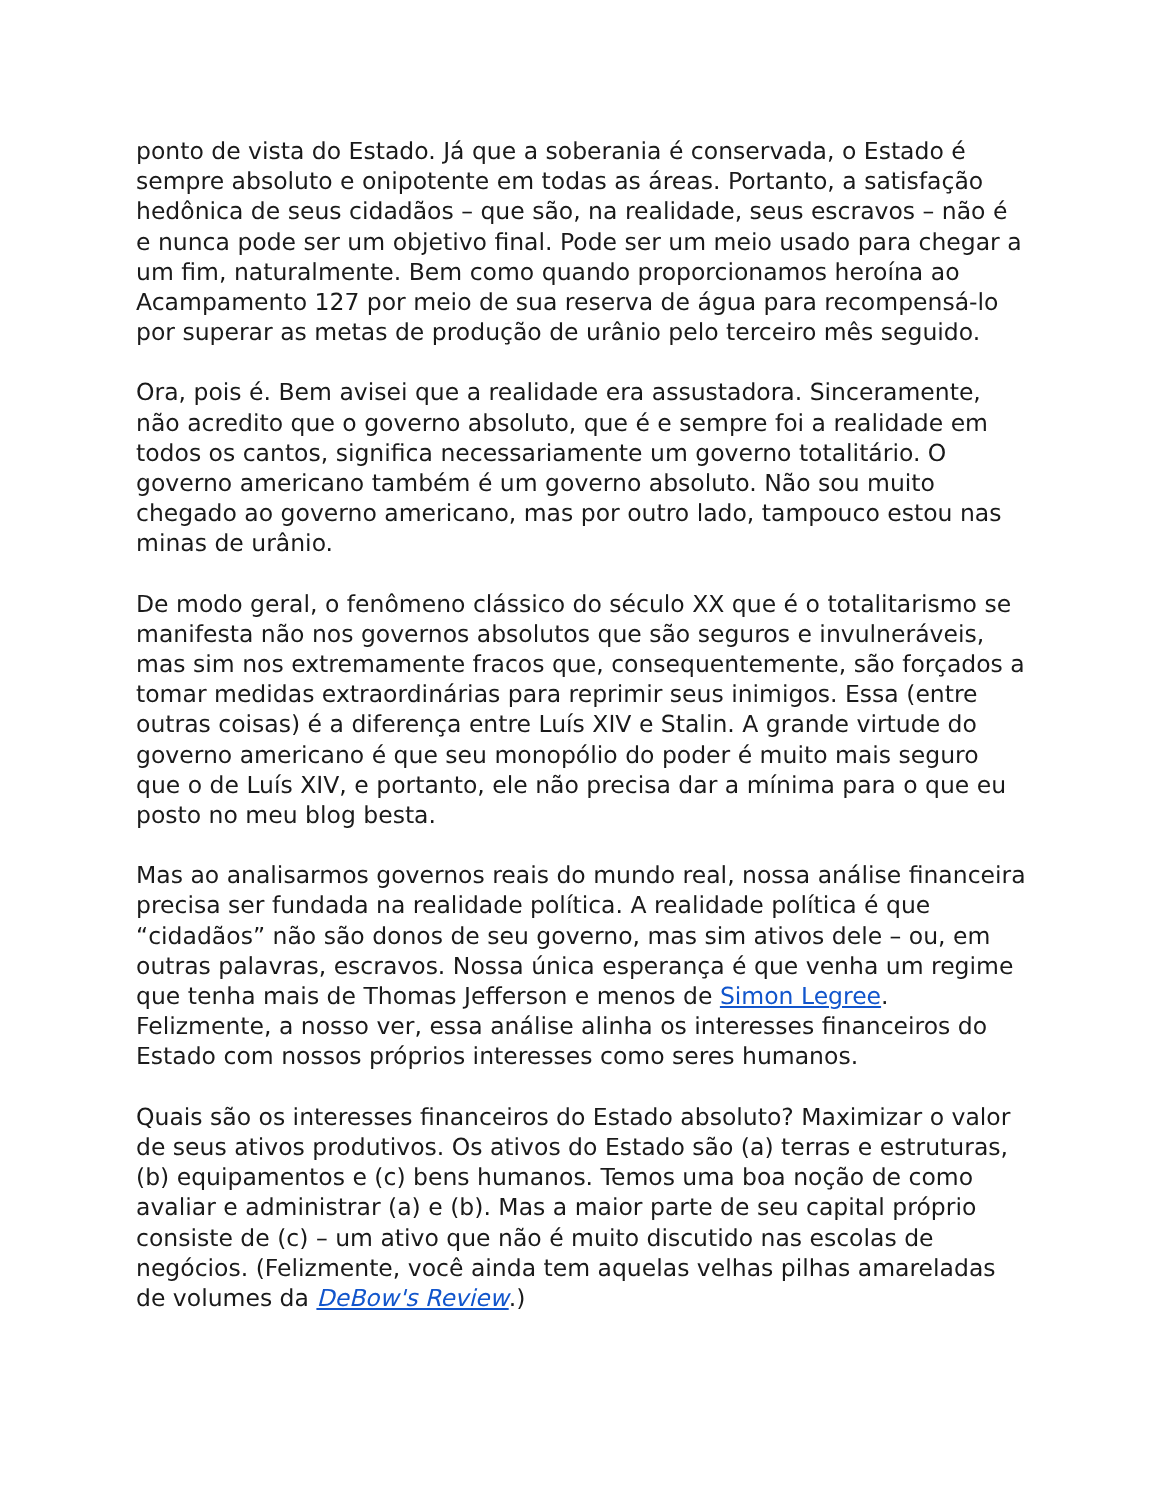ponto de vista do Estado. Já que a soberania é conservada, o Estado é sempre absoluto e onipotente em todas as áreas. Portanto, a satisfação hedônica de seus cidadãos – que são, na realidade, seus escravos – não é e nunca pode ser um objetivo final. Pode ser um meio usado para chegar a um fim, naturalmente. Bem como quando proporcionamos heroína ao Acampamento 127 por meio de sua reserva de água para recompensá-lo por superar as metas de produção de urânio pelo terceiro mês seguido.
Ora, pois é. Bem avisei que a realidade era assustadora. Sinceramente, não acredito que o governo absoluto, que é e sempre foi a realidade em todos os cantos, significa necessariamente um governo totalitário. O governo americano também é um governo absoluto. Não sou muito chegado ao governo americano, mas por outro lado, tampouco estou nas minas de urânio.
De modo geral, o fenômeno clássico do século XX que é o totalitarismo se manifesta não nos governos absolutos que são seguros e invulneráveis, mas sim nos extremamente fracos que, consequentemente, são forçados a tomar medidas extraordinárias para reprimir seus inimigos. Essa (entre outras coisas) é a diferença entre Luís XIV e Stalin. A grande virtude do governo americano é que seu monopólio do poder é muito mais seguro que o de Luís XIV, e portanto, ele não precisa dar a mínima para o que eu posto no meu blog besta.
Mas ao analisarmos governos reais do mundo real, nossa análise financeira precisa ser fundada na realidade política. A realidade política é que “cidadãos” não são donos de seu governo, mas sim ativos dele – ou, em outras palavras, escravos. Nossa única esperança é que venha um regime que tenha mais de Thomas Jefferson e menos de Simon Legree. Felizmente, a nosso ver, essa análise alinha os interesses financeiros do Estado com nossos próprios interesses como seres humanos.
Quais são os interesses financeiros do Estado absoluto? Maximizar o valor de seus ativos produtivos. Os ativos do Estado são (a) terras e estruturas, (b) equipamentos e (c) bens humanos. Temos uma boa noção de como avaliar e administrar (a) e (b). Mas a maior parte de seu capital próprio consiste de (c) – um ativo que não é muito discutido nas escolas de negócios. (Felizmente, você ainda tem aquelas velhas pilhas amareladas de volumes da DeBow's Review.)